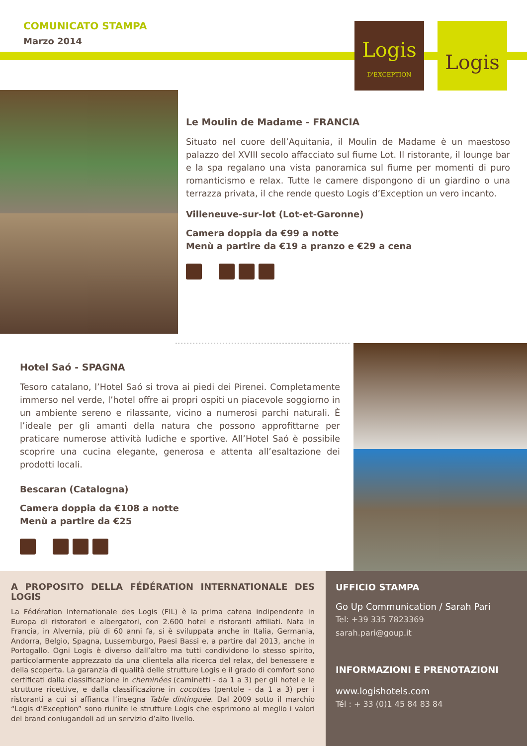COMUNICATO STAMPA
Marzo 2014
Logis
D'EXCEPTION
Logis
Le Moulin de Madame - FRANCIA
Situato nel cuore dell’Aquitania, il Moulin de Madame è un maestoso palazzo del XVIII secolo affacciato sul fiume Lot. Il ristorante, il lounge bar e la spa regalano una vista panoramica sul fiume per momenti di puro romanticismo e relax. Tutte le camere dispongono di un giardino o una terrazza privata, il che rende questo Logis d’Exception un vero incanto.
Villeneuve-sur-lot (Lot-et-Garonne)
Camera doppia da €99 a notte
Menù a partire da €19 a pranzo e €29 a cena
Hotel Saó - SPAGNA
Tesoro catalano, l’Hotel Saó si trova ai piedi dei Pirenei. Completamente immerso nel verde, l’hotel offre ai propri ospiti un piacevole soggiorno in un ambiente sereno e rilassante, vicino a numerosi parchi naturali. È l’ideale per gli amanti della natura che possono approfittarne per praticare numerose attività ludiche e sportive. All’Hotel Saó è possibile scoprire una cucina elegante, generosa e attenta all’esaltazione dei prodotti locali.
Bescaran (Catalogna)
Camera doppia da €108 a notte
Menù a partire da €25
A PROPOSITO DELLA FÉDÉRATION INTERNATIONALE DES LOGIS
La Fédération Internationale des Logis (FIL) è la prima catena indipendente in Europa di ristoratori e albergatori, con 2.600 hotel e ristoranti affiliati. Nata in Francia, in Alvernia, più di 60 anni fa, si è sviluppata anche in Italia, Germania, Andorra, Belgio, Spagna, Lussemburgo, Paesi Bassi e, a partire dal 2013, anche in Portogallo. Ogni Logis è diverso dall’altro ma tutti condividono lo stesso spirito, particolarmente apprezzato da una clientela alla ricerca del relax, del benessere e della scoperta. La garanzia di qualità delle strutture Logis e il grado di comfort sono certificati dalla classificazione in cheminées (caminetti - da 1 a 3) per gli hotel e le strutture ricettive, e dalla classificazione in cocottes (pentole - da 1 a 3) per i ristoranti a cui si affianca l’insegna Table dintinguée. Dal 2009 sotto il marchio “Logis d’Exception” sono riunite le strutture Logis che esprimono al meglio i valori del brand coniugandoli ad un servizio d’alto livello.
UFFICIO STAMPA
Go Up Communication / Sarah Pari
Tel: +39 335 7823369
sarah.pari@goup.it
INFORMAZIONI E PRENOTAZIONI
www.logishotels.com
Tél : + 33 (0)1 45 84 83 84